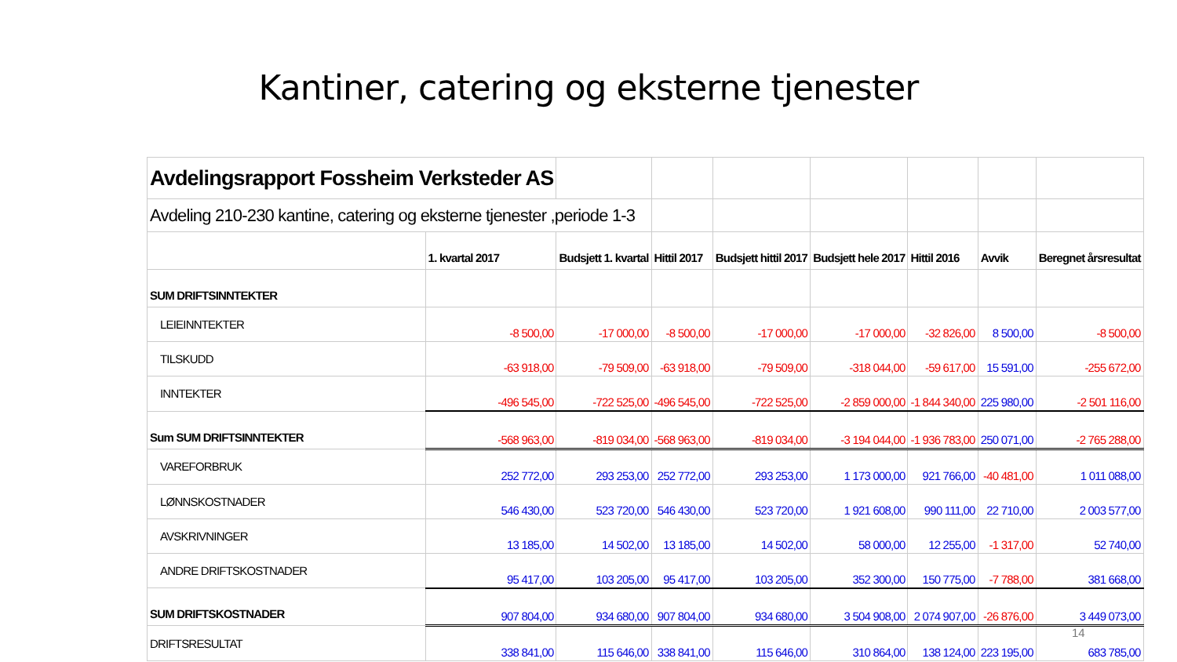Kantiner, catering og eksterne tjenester
| Avdelingsrapport Fossheim Verksteder AS | | | | | | | | |
| Avdeling 210-230 kantine, catering og eksterne tjenester ,periode 1-3 | | | | | | | | |
| | 1. kvartal 2017 | Budsjett 1. kvartal | Hittil 2017 | Budsjett hittil 2017 | Budsjett hele 2017 | Hittil 2016 | Avvik | Beregnet årsresultat |
| SUM DRIFTSINNTEKTER | | | | | | | | |
| LEIEINNTEKTER | -8 500,00 | -17 000,00 | -8 500,00 | -17 000,00 | -17 000,00 | -32 826,00 | 8 500,00 | -8 500,00 |
| TILSKUDD | -63 918,00 | -79 509,00 | -63 918,00 | -79 509,00 | -318 044,00 | -59 617,00 | 15 591,00 | -255 672,00 |
| INNTEKTER | -496 545,00 | -722 525,00 | -496 545,00 | -722 525,00 | -2 859 000,00 | -1 844 340,00 | 225 980,00 | -2 501 116,00 |
| Sum SUM DRIFTSINNTEKTER | -568 963,00 | -819 034,00 | -568 963,00 | -819 034,00 | -3 194 044,00 | -1 936 783,00 | 250 071,00 | -2 765 288,00 |
| VAREFORBRUK | 252 772,00 | 293 253,00 | 252 772,00 | 293 253,00 | 1 173 000,00 | 921 766,00 | -40 481,00 | 1 011 088,00 |
| LØNNSKOSTNADER | 546 430,00 | 523 720,00 | 546 430,00 | 523 720,00 | 1 921 608,00 | 990 111,00 | 22 710,00 | 2 003 577,00 |
| AVSKRIVNINGER | 13 185,00 | 14 502,00 | 13 185,00 | 14 502,00 | 58 000,00 | 12 255,00 | -1 317,00 | 52 740,00 |
| ANDRE DRIFTSKOSTNADER | 95 417,00 | 103 205,00 | 95 417,00 | 103 205,00 | 352 300,00 | 150 775,00 | -7 788,00 | 381 668,00 |
| SUM DRIFTSKOSTNADER | 907 804,00 | 934 680,00 | 907 804,00 | 934 680,00 | 3 504 908,00 | 2 074 907,00 | -26 876,00 | 3 449 073,00 |
| DRIFTSRESULTAT | 338 841,00 | 115 646,00 | 338 841,00 | 115 646,00 | 310 864,00 | 138 124,00 | 223 195,00 | 683 785,00 |
14